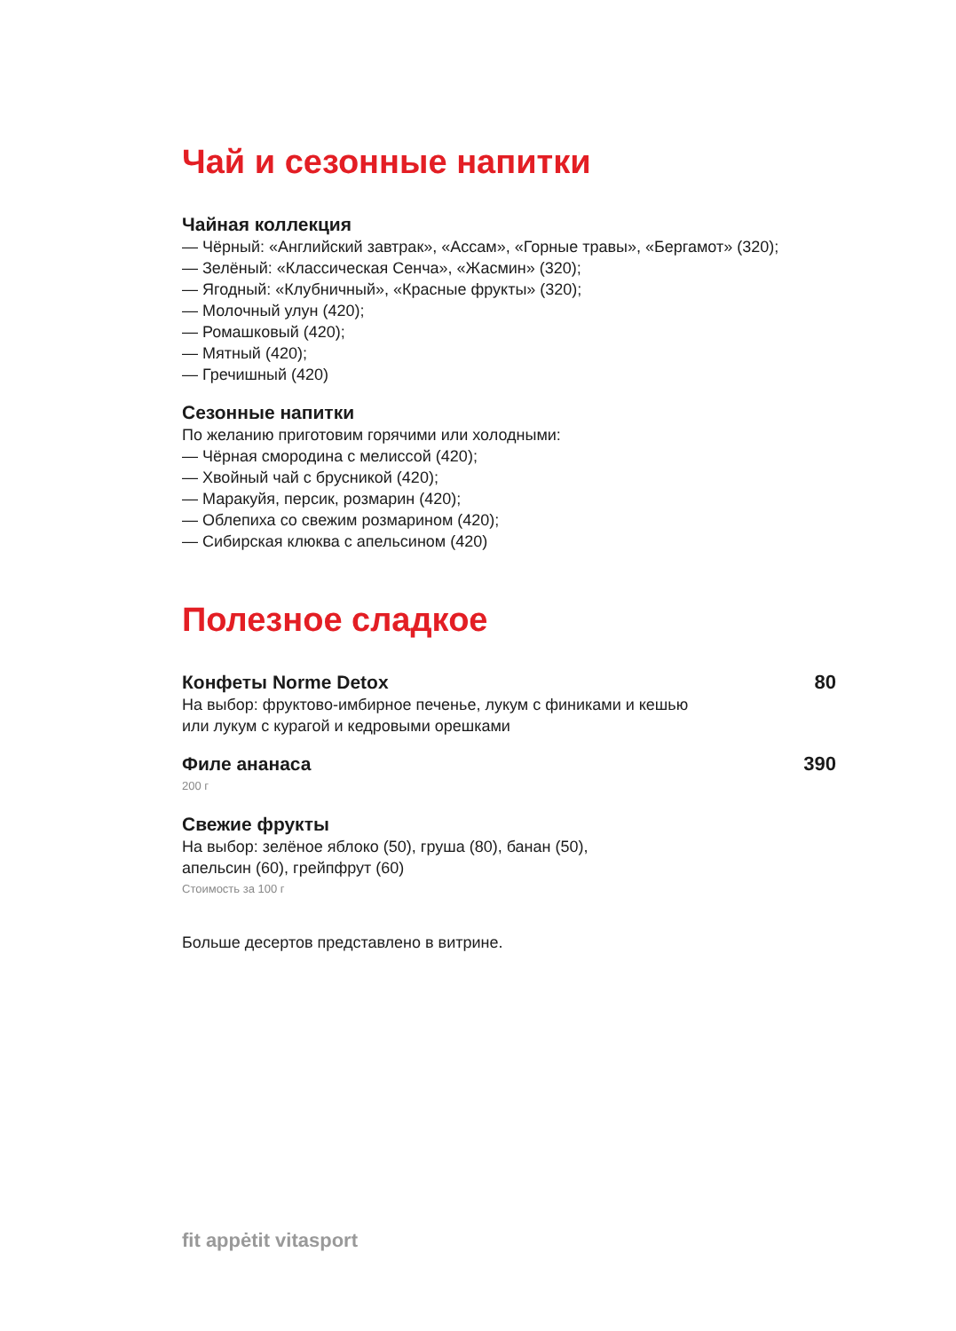Чай и сезонные напитки
Чайная коллекция
— Чёрный: «Английский завтрак», «Ассам», «Горные травы», «Бергамот» (320);
— Зелёный: «Классическая Сенча», «Жасмин» (320);
— Ягодный: «Клубничный», «Красные фрукты» (320);
— Молочный улун (420);
— Ромашковый (420);
— Мятный (420);
— Гречишный (420)
Сезонные напитки
По желанию приготовим горячими или холодными:
— Чёрная смородина с мелиссой (420);
— Хвойный чай с брусникой (420);
— Маракуйя, персик, розмарин (420);
— Облепиха со свежим розмарином (420);
— Сибирская клюква с апельсином (420)
Полезное сладкое
Конфеты Norme Detox
80
На выбор: фруктово-имбирное печенье, лукум с финиками и кешью
или лукум с курагой и кедровыми орешками
Филе ананаса
390
200 г
Свежие фрукты
На выбор: зелёное яблоко (50), груша (80), банан (50),
апельсин (60), грейпфрут (60)
Стоимость за 100 г
Больше десертов представлено в витрине.
fit appėtit vitasport